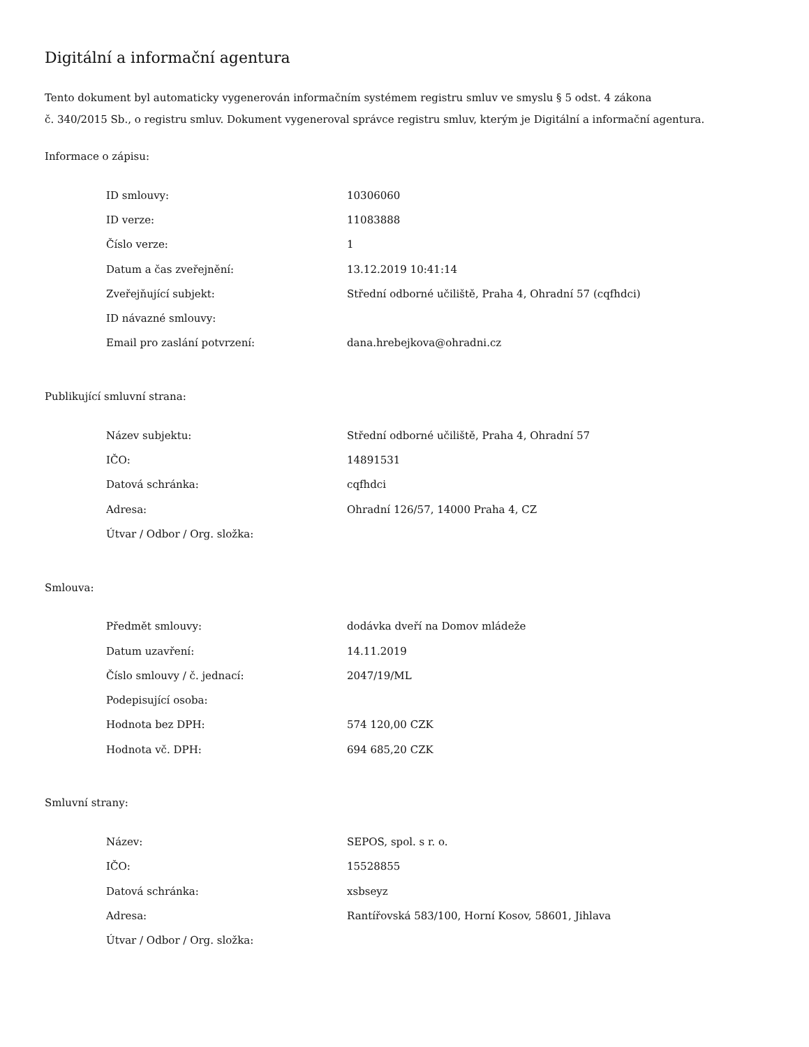Digitální a informační agentura
Tento dokument byl automaticky vygenerován informačním systémem registru smluv ve smyslu § 5 odst. 4 zákona
č. 340/2015 Sb., o registru smluv. Dokument vygeneroval správce registru smluv, kterým je Digitální a informační agentura.
Informace o zápisu:
| ID smlouvy: | 10306060 |
| ID verze: | 11083888 |
| Číslo verze: | 1 |
| Datum a čas zveřejnění: | 13.12.2019 10:41:14 |
| Zveřejňující subjekt: | Střední odborné učiliště, Praha 4, Ohradní 57 (cqfhdci) |
| ID návazné smlouvy: | |
| Email pro zaslání potvrzení: | dana.hrebejkova@ohradni.cz |
Publikující smluvní strana:
| Název subjektu: | Střední odborné učiliště, Praha 4, Ohradní 57 |
| IČO: | 14891531 |
| Datová schránka: | cqfhdci |
| Adresa: | Ohradní 126/57, 14000 Praha 4, CZ |
| Útvar / Odbor / Org. složka: | |
Smlouva:
| Předmět smlouvy: | dodávka dveří na Domov mládeže |
| Datum uzavření: | 14.11.2019 |
| Číslo smlouvy / č. jednací: | 2047/19/ML |
| Podepisující osoba: | |
| Hodnota bez DPH: | 574 120,00 CZK |
| Hodnota vč. DPH: | 694 685,20 CZK |
Smluvní strany:
| Název: | SEPOS, spol. s r. o. |
| IČO: | 15528855 |
| Datová schránka: | xsbseyz |
| Adresa: | Rantířovská 583/100, Horní Kosov, 58601, Jihlava |
| Útvar / Odbor / Org. složka: | |